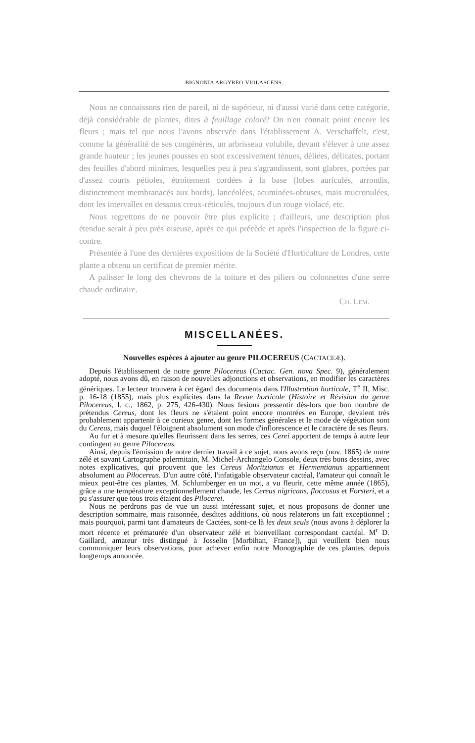BIGNONIA ARGYREO-VIOLASCENS.
Nous ne connaissons rien de pareil, ni de supérieur, ni d'aussi varié dans cette catégorie, déjà considérable de plantes, dites à feuillage coloré! On n'en connait point encore les fleurs ; mais tel que nous l'avons observée dans l'établissement A. Verschaffelt, c'est, comme la généralité de ses congénères, un arbrisseau volubile, devant s'élever à une assez grande hauteur ; les jeunes pousses en sont excessivement ténues, déliées, délicates, portant des feuilles d'abord minimes, lesquelles peu à peu s'agrandissent, sont glabres, portées par d'assez courts pétioles, étroitement cordées à la base (lobes auriculés, arrondis, distinctement membranacés aux bords), lancéolées, acuminées-obtuses, mais mucronulées, dont les intervalles en dessous creux-réticulés, toujours d'un rouge violacé, etc.
Nous regrettons de ne pouvoir être plus explicite ; d'ailleurs, une description plus étendue serait à peu près oiseuse, après ce qui précède et après l'inspection de la figure ci-contre.
Présentée à l'une des dernières expositions de la Société d'Horticulture de Londres, cette plante a obtenu un certificat de premier mérite.
A palisser le long des chevrons de la toiture et des piliers ou colonnettes d'une serre chaude ordinaire.
Ch. Lem.
MISCELLANÉES.
Nouvelles espèces à ajouter au genre PILOCEREUS (CACTACEÆ).
Depuis l'établissement de notre genre Pilocereus (Cactac. Gen. nova Spec. 9), généralement adopté, nous avons dû, en raison de nouvelles adjonctions et observations, en modifier les caractères génériques. Le lecteur trouvera à cet égard des documents dans l'Illustration horticole, T<sup>e</sup> II, Misc. p. 16-18 (1855), mais plus explicites dans la Revue horticole (Histoire et Révision du genre Pilocereus, l. c., 1862, p. 275, 426-430). Nous fesions pressentir dès-lors que bon nombre de prétendus Cereus, dont les fleurs ne s'étaient point encore montrées en Europe, devaient très probablement appartenir à ce curieux genre, dont les formes générales et le mode de végétation sont du Cereus, mais duquel l'éloignent absolument son mode d'inflorescence et le caractère de ses fleurs.
Au fur et à mesure qu'elles fleurissent dans les serres, ces Cerei apportent de temps à autre leur contingent au genre Pilocereus.
Ainsi, depuis l'émission de notre dernier travail à ce sujet, nous avons reçu (nov. 1865) de notre zélé et savant Cartographe palermitain, M. Michel-Archangelo Console, deux très bons dessins, avec notes explicatives, qui prouvent que les Cereus Moritzianus et Hermentianus appartiennent absolument au Pilocereus. D'un autre côté, l'infatigable observateur cactéal, l'amateur qui connaît le mieux peut-être ces plantes, M. Schlumberger en un mot, a vu fleurir, cette même année (1865), grâce a une température exceptionnellement chaude, les Cereus nigricans, floccosus et Forsteri, et a pu s'assurer que tous trois étaient des Pilocerei.
Nous ne perdrons pas de vue un aussi intéressant sujet, et nous proposons de donner une description sommaire, mais raisonnée, desdites additions, où nous relaterons un fait exceptionnel ; mais pourquoi, parmi tant d'amateurs de Cactées, sont-ce là les deux seuls (nous avons à déplorer la mort récente et prématurée d'un observateur zélé et bienveillant correspondant cactéal. M<sup>r</sup> D. Gaillard, amateur très distingué à Josselin [Morbihan, France]), qui veuillent bien nous communiquer leurs observations, pour achever enfin notre Monographie de ces plantes, depuis longtemps annoncée.